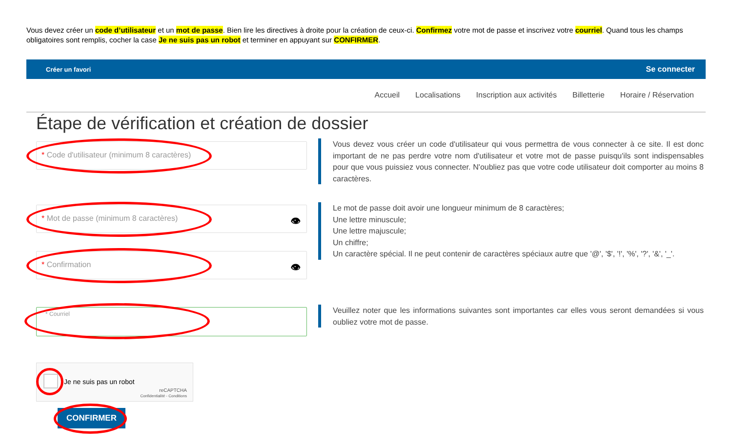Vous devez créer un code d’utilisateur et un mot de passe. Bien lire les directives à droite pour la création de ceux-ci. Confirmez votre mot de passe et inscrivez votre courriel. Quand tous les champs obligatoires sont remplis, cocher la case Je ne suis pas un robot et terminer en appuyant sur CONFIRMER.
Créer un favori Se connecter
Accueil Localisations Inscription aux activités Billetterie Horaire / Réservation
Étape de vérification et création de dossier
* Code d'utilisateur (minimum 8 caractères)
Vous devez vous créer un code d'utilisateur qui vous permettra de vous connecter à ce site. Il est donc important de ne pas perdre votre nom d'utilisateur et votre mot de passe puisqu'ils sont indispensables pour que vous puissiez vous connecter. N'oubliez pas que votre code utilisateur doit comporter au moins 8 caractères.
* Mot de passe (minimum 8 caractères) 👁
* Confirmation 👁
Le mot de passe doit avoir une longueur minimum de 8 caractères;
Une lettre minuscule;
Une lettre majuscule;
Un chiffre;
Un caractère spécial. Il ne peut contenir de caractères spéciaux autre que '@', '$', '!', '%', '?', '&', '_'.
* Courriel
Veuillez noter que les informations suivantes sont importantes car elles vous seront demandées si vous oubliez votre mot de passe.
Je ne suis pas un robot
reCAPTCHA
Confidentialité - Conditions
CONFIRMER